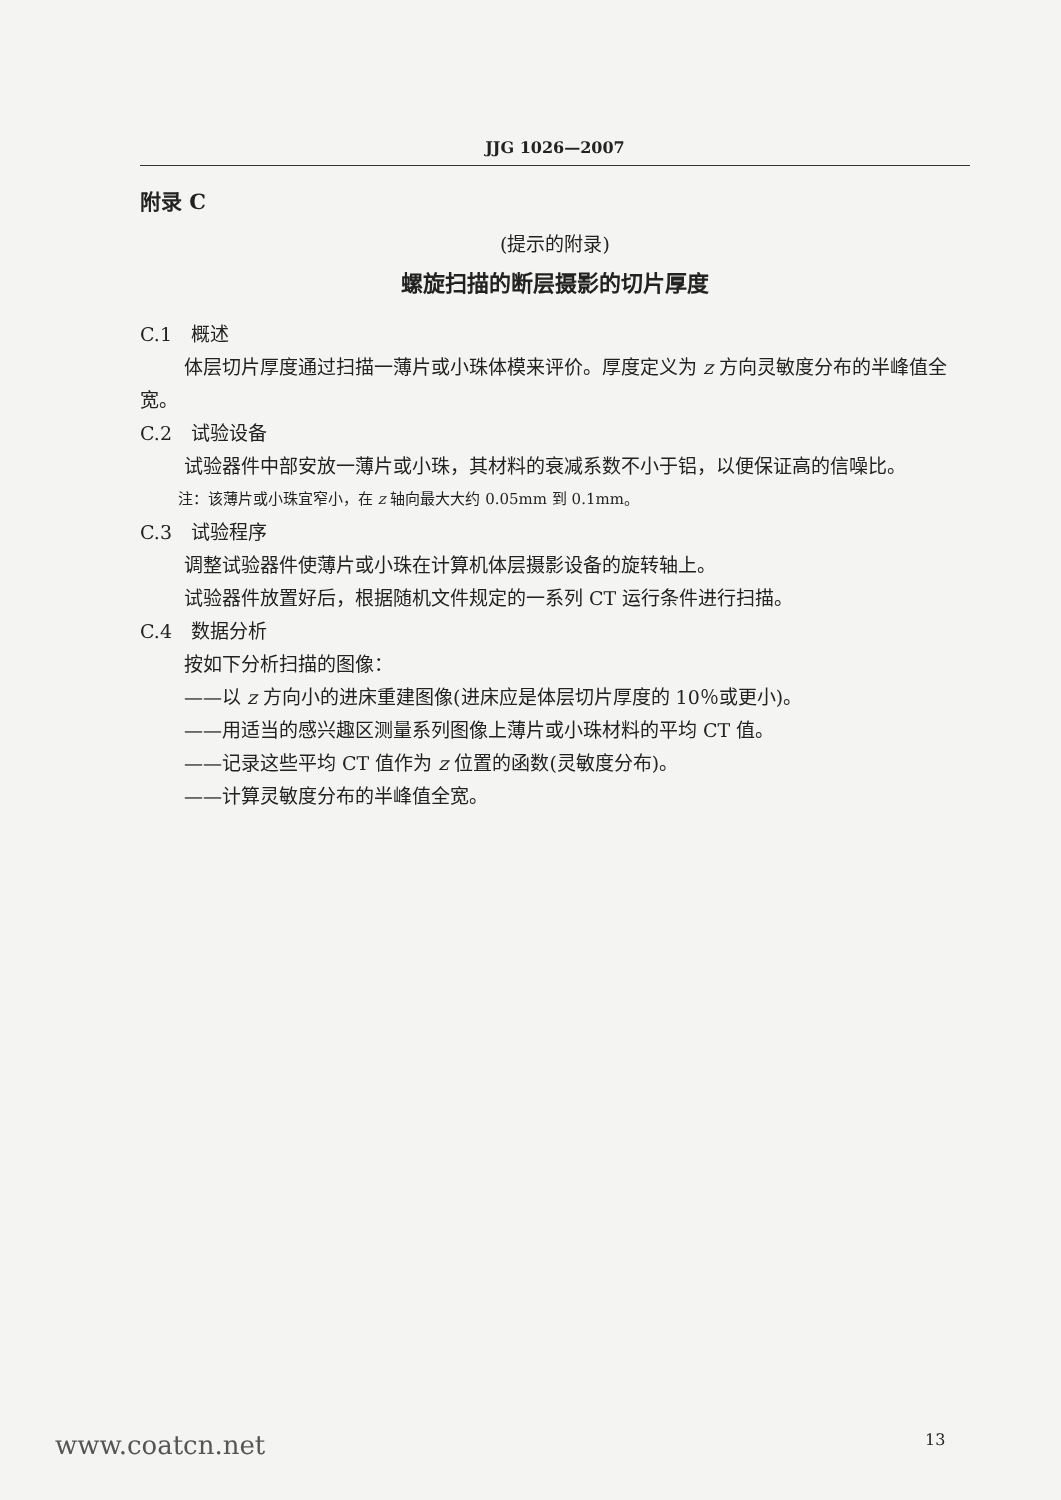JJG 1026—2007
附录 C
(提示的附录)
螺旋扫描的断层摄影的切片厚度
C.1　概述
体层切片厚度通过扫描一薄片或小珠体模来评价。厚度定义为 z 方向灵敏度分布的半峰值全宽。
C.2　试验设备
试验器件中部安放一薄片或小珠，其材料的衰减系数不小于铝，以便保证高的信噪比。
注：该薄片或小珠宜窄小，在 z 轴向最大大约 0.05mm 到 0.1mm。
C.3　试验程序
调整试验器件使薄片或小珠在计算机体层摄影设备的旋转轴上。
试验器件放置好后，根据随机文件规定的一系列 CT 运行条件进行扫描。
C.4　数据分析
按如下分析扫描的图像：
——以 z 方向小的进床重建图像(进床应是体层切片厚度的 10％或更小)。
——用适当的感兴趣区测量系列图像上薄片或小珠材料的平均 CT 值。
——记录这些平均 CT 值作为 z 位置的函数(灵敏度分布)。
——计算灵敏度分布的半峰值全宽。
www.coatcn.net 13